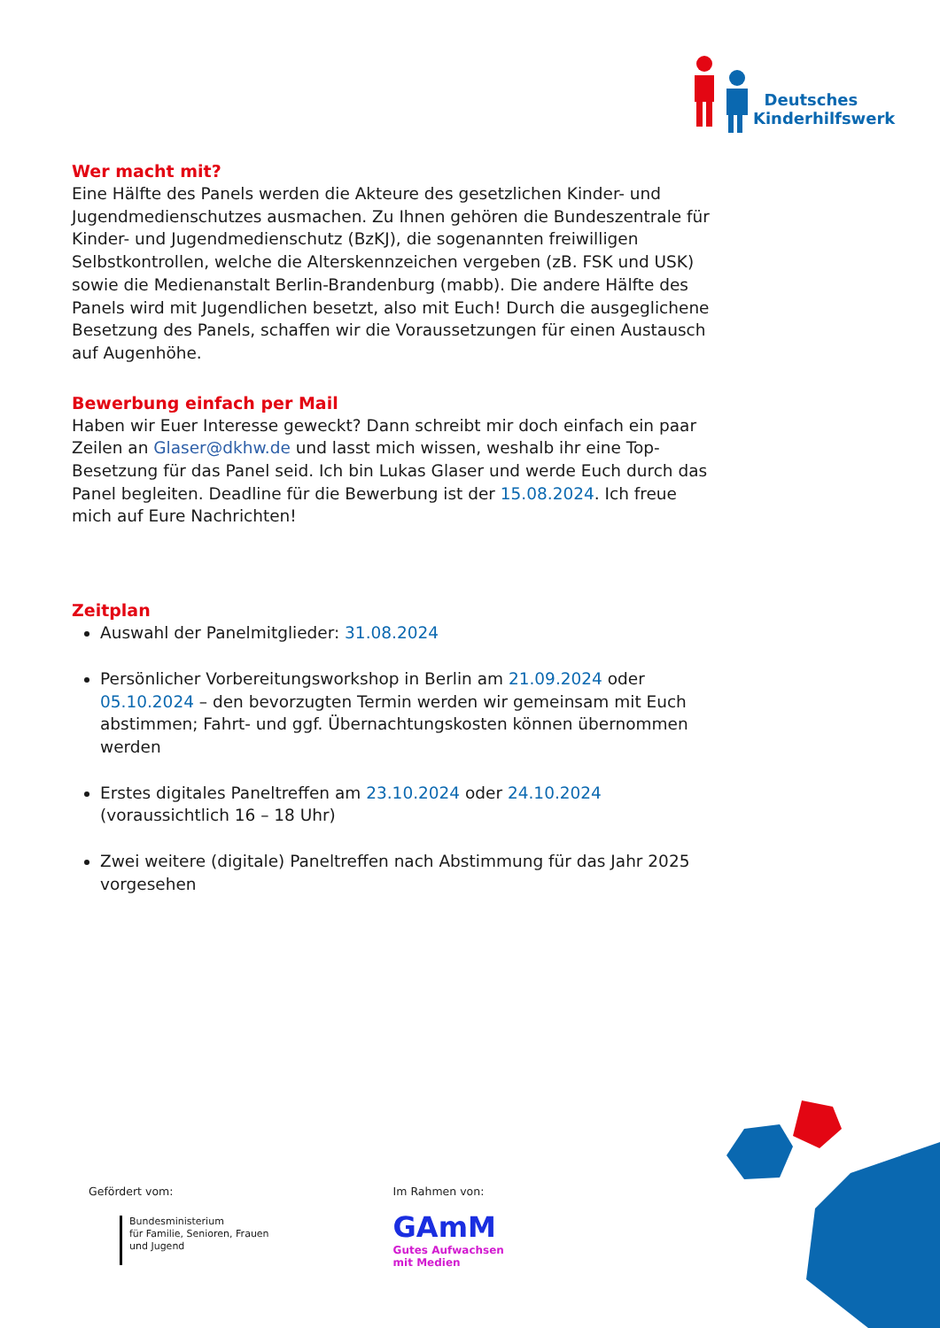Deutsches
Kinderhilfswerk
Wer macht mit?
Eine Hälfte des Panels werden die Akteure des gesetzlichen Kinder- und Jugend­medienschutzes ausmachen. Zu Ihnen gehören die Bundeszentrale für Kinder- und Jugendmedienschutz (BzKJ), die sogenannten freiwilligen Selbstkont­rollen, welche die Alterskennzeichen vergeben (zB. FSK und USK) sowie die Medienanstalt Berlin-Brandenburg (mabb). Die andere Hälfte des Panels wird mit Jugendlichen besetzt, also mit Euch! Durch die ausgeglichene Besetzung des Panels, schaffen wir die Voraussetzungen für einen Austausch auf Augen­höhe.
Bewerbung einfach per Mail
Haben wir Euer Interesse geweckt? Dann schreibt mir doch einfach ein paar Zeilen an Glaser@dkhw.de und lasst mich wissen, weshalb ihr eine Top-Beset­zung für das Panel seid. Ich bin Lukas Glaser und werde Euch durch das Panel begleiten. Deadline für die Bewerbung ist der 15.08.2024. Ich freue mich auf Eure Nachrichten!
Zeitplan
Auswahl der Panelmitglieder: 31.08.2024
Persönlicher Vorbereitungsworkshop in Berlin am 21.09.2024 oder 05.10.2024 – den bevorzugten Termin werden wir gemeinsam mit Euch abstimmen; Fahrt- und ggf. Übernachtungskosten können übernommen werden
Erstes digitales Paneltreffen am 23.10.2024 oder 24.10.2024 (voraussichtlich 16 – 18 Uhr)
Zwei weitere (digitale) Paneltreffen nach Abstimmung für das Jahr 2025 vorgesehen
Gefördert vom:
Bundesministerium
für Familie, Senioren, Frauen
und Jugend
Im Rahmen von:
GAmM
Gutes Aufwachsen
mit Medien